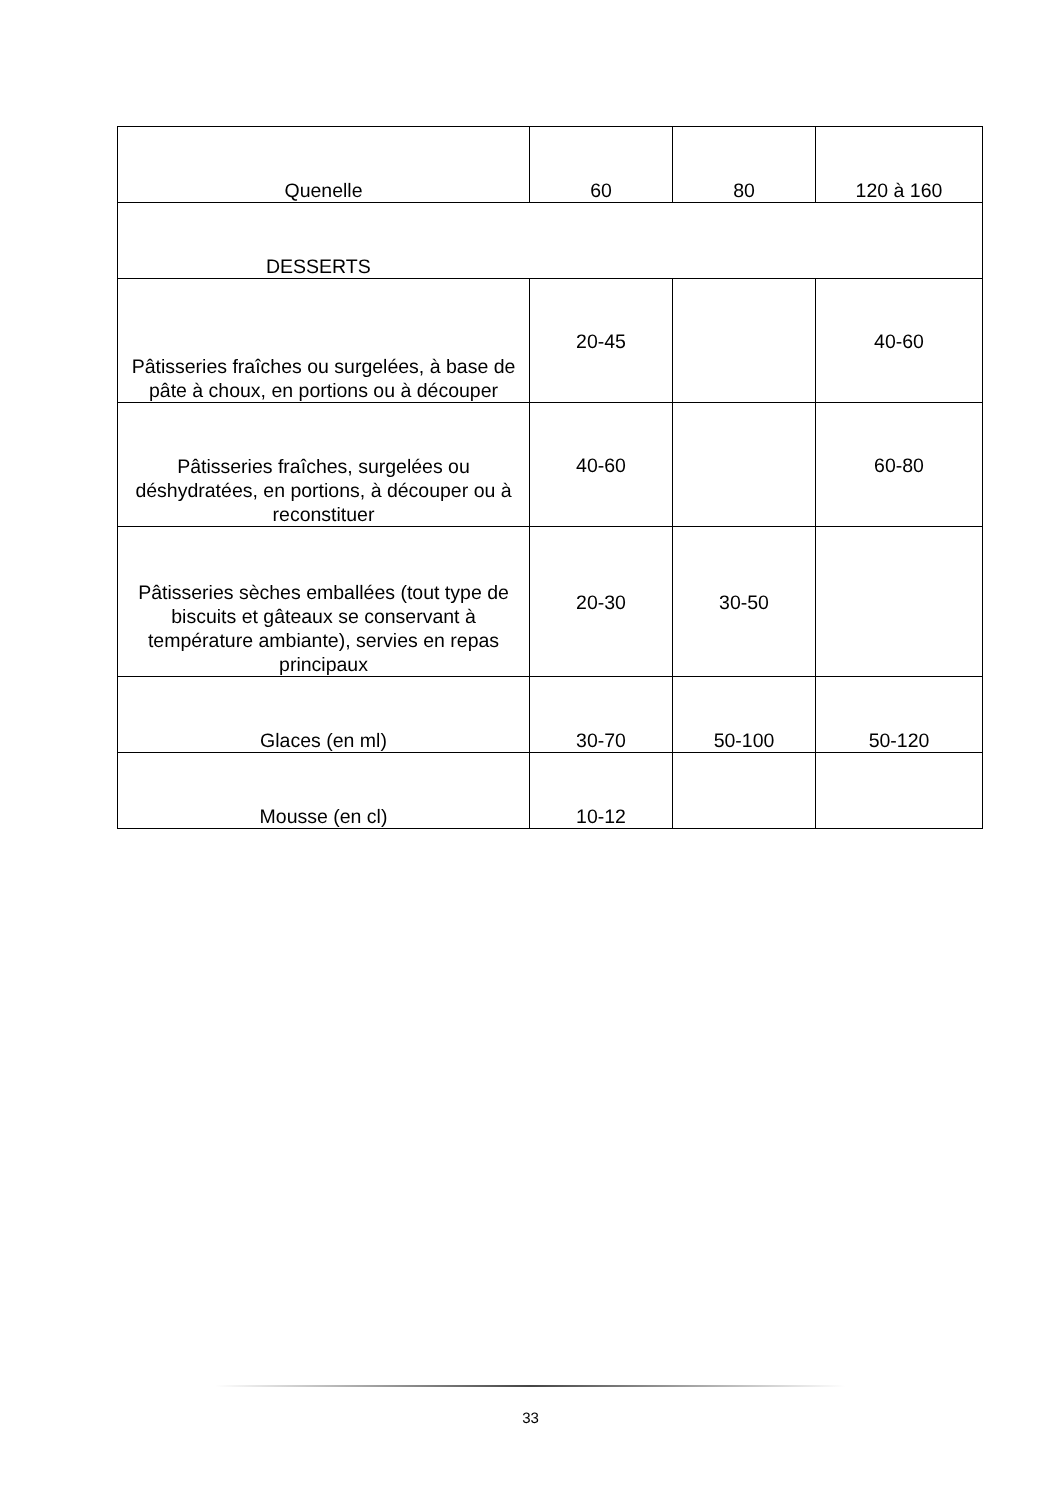| Quenelle | 60 | 80 | 120 à 160 |
| DESSERTS | | | |
| Pâtisseries fraîches ou surgelées, à base de pâte à choux, en portions ou à découper | 20-45 | | 40-60 |
| Pâtisseries fraîches, surgelées ou déshydratées, en portions, à découper ou à reconstituer | 40-60 | | 60-80 |
| Pâtisseries sèches emballées (tout type de biscuits et gâteaux se conservant à température ambiante), servies en repas principaux | 20-30 | 30-50 | |
| Glaces (en ml) | 30-70 | 50-100 | 50-120 |
| Mousse (en cl) | 10-12 | | |
33